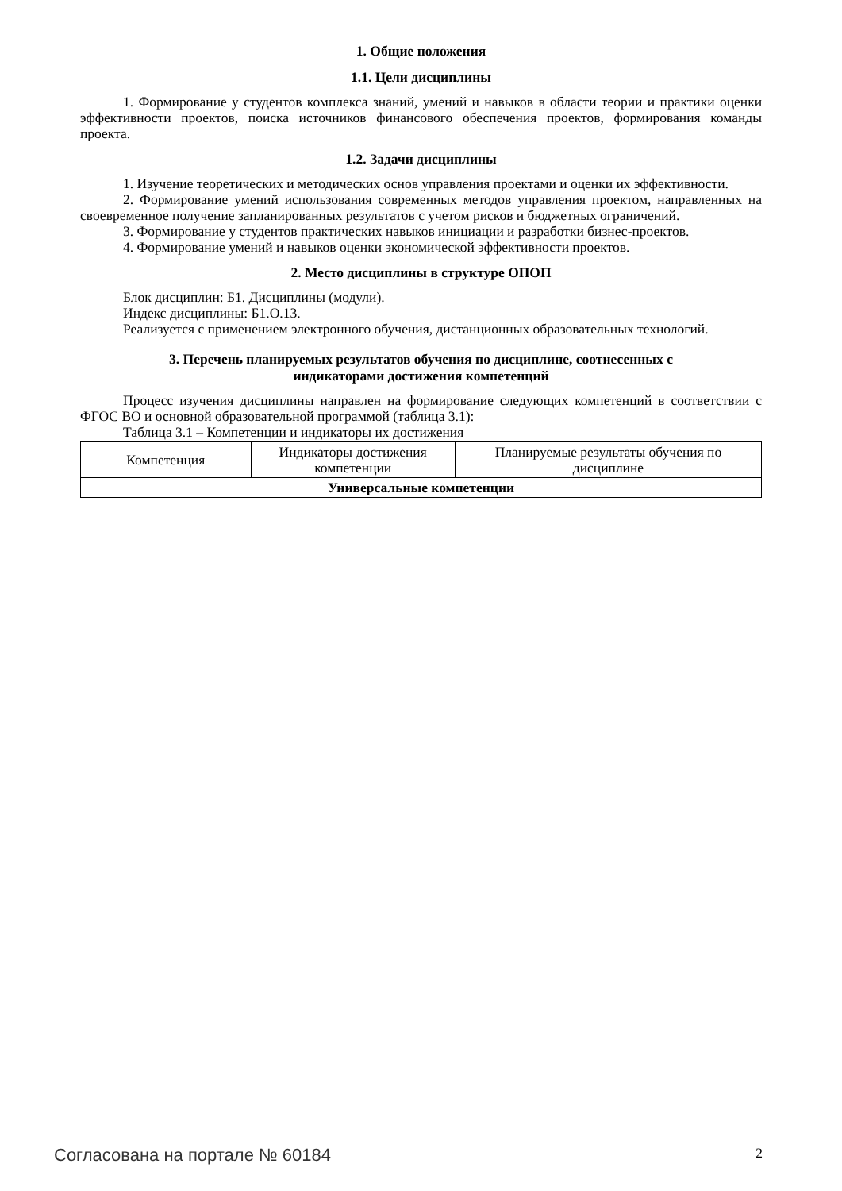1. Общие положения
1.1. Цели дисциплины
1. Формирование у студентов комплекса знаний, умений и навыков в области теории и практики оценки эффективности проектов, поиска источников финансового обеспечения проектов, формирования команды проекта.
1.2. Задачи дисциплины
1. Изучение теоретических и методических основ управления проектами и оценки их эффективности.
2. Формирование умений использования современных методов управления проектом, направленных на своевременное получение запланированных результатов с учетом рисков и бюджетных ограничений.
3. Формирование у студентов практических навыков инициации и разработки бизнес-проектов.
4. Формирование умений и навыков оценки экономической эффективности проектов.
2. Место дисциплины в структуре ОПОП
Блок дисциплин: Б1. Дисциплины (модули).
Индекс дисциплины: Б1.О.13.
Реализуется с применением электронного обучения, дистанционных образовательных технологий.
3. Перечень планируемых результатов обучения по дисциплине, соотнесенных с
индикаторами достижения компетенций
Процесс изучения дисциплины направлен на формирование следующих компетенций в соответствии с ФГОС ВО и основной образовательной программой (таблица 3.1):
Таблица 3.1 – Компетенции и индикаторы их достижения
| Компетенция | Индикаторы достижения компетенции | Планируемые результаты обучения по дисциплине |
| --- | --- | --- |
| Универсальные компетенции | | |
Согласована на портале № 60184 2